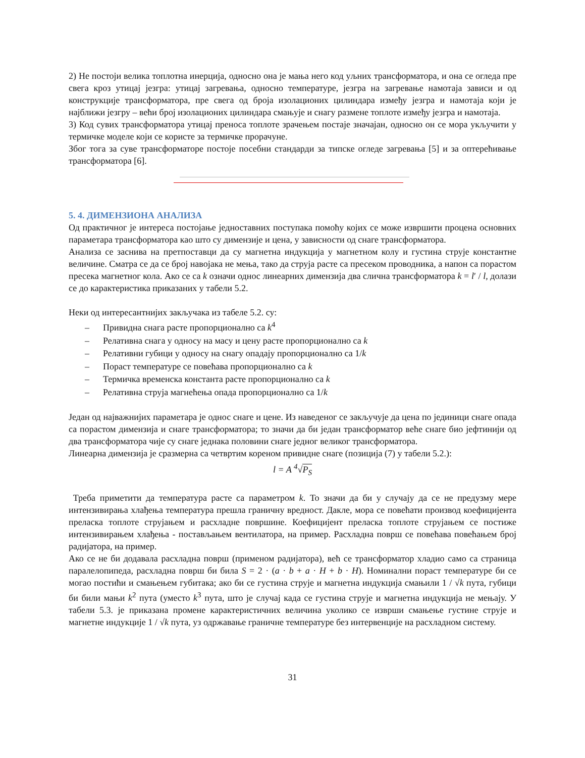2) Не постоји велика топлотна инерција, односно она је мања него код уљних трансформатора, и она се огледа пре свега кроз утицај језгра: утицај загревања, односно температуре, језгра на загревање намотаја зависи и од конструкције трансформатора, пре свега од броја изолационих цилиндара између језгра и намотаја који је најближи језгру – већи број изолационих цилиндара смањује и снагу размене топлоте између језгра и намотаја.
3) Код сувих трансформатора утицај преноса топлоте зрачењем постаје значајан, односно он се мора укључити у термичке моделе који се користе за термичке прорачуне.
Због тога за суве трансформаторе постоје посебни стандарди за типске огледе загревања [5] и за оптерећивање трансформатора [6].
5. 4. ДИМЕНЗИОНА АНАЛИЗА
Од практичног је интереса постојање једноставних поступака помоћу којих се може извршити процена основних параметара трансформатора као што су димензије и цена, у зависности од снаге трансформатора.
Анализа се заснива на претпоставци да су магнетна индукција у магнетном колу и густина струје константне величине. Сматра се да се број навојака не мења, тако да струја расте са пресеком проводника, а напон са порастом пресека магнетног кола. Ако се са k означи однос линеарних димензија два слична трансформатора k = l′ / l, долази се до карактеристика приказаних у табели 5.2.
Неки од интересантнијих закључака из табеле 5.2. су:
– Привидна снага расте пропорционално са k<sup>4</sup>
– Релативна снага у односу на масу и цену расте пропорционално са k
– Релативни губици у односу на снагу опадају пропорционално са 1/k
– Пораст температуре се повећава пропорционално са k
– Термичка временска константа расте пропорционално са k
– Релативна струја магнећења опада пропорционално са 1/k
Један од најважнијих параметара је однос снаге и цене. Из наведеног се закључује да цена по јединици снаге опада са порастом димензија и снаге трансформатора; то значи да би један трансформатор веће снаге био јефтинији од два трансформатора чије су снаге једнака половини снаге једног великог трансформатора.
Линеарна димензија је сразмерна са четвртим кореном привидне снаге (позиција (7) у табели 5.2.):
l = A <sup>4</sup>√P<sub>S</sub>
Треба приметити да температура расте са параметром k. То значи да би у случају да се не предузму мере интензивирања хлађења температура прешла граничну вредност. Дакле, мора се повећати производ коефицијента преласка топлоте струјањем и расхладне површине. Коефицијент преласка топлоте струјањем се постиже интензивирањем хлађења - постављањем вентилатора, на пример. Расхладна површ се повећава повећањем број радијатора, на пример.
Ако се не би додавала расхладна површ (применом радијатора), већ се трансформатор хладио само са страница паралелопипеда, расхладна површ би била S = 2 · (a · b + a · H + b · H). Номинални пораст температуре би се могао постићи и смањењем губитака; ако би се густина струје и магнетна индукција смањили 1 / √k пута, губици би били мањи k<sup>2</sup> пута (уместо k<sup>3</sup> пута, што је случај када се густина струје и магнетна индукција не мењају. У табели 5.3. је приказана промене карактеристичних величина уколико се изврши смањење густине струје и магнетне индукције 1 / √k пута, уз одржавање граничне температуре без интервенције на расхладном систему.
31